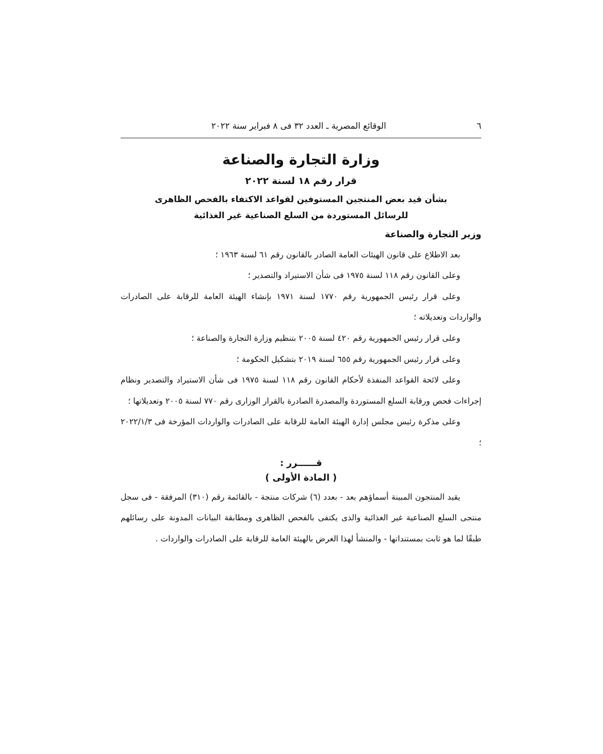٦ الوقائع المصرية ـ العدد ٣٢ فى ٨ فبراير سنة ٢٠٢٢
وزارة التجارة والصناعة
قرار رقم ١٨ لسنة ٢٠٢٢
بشأن قيد بعض المنتجين المستوفين لقواعد الاكتفاء بالفحص الظاهرى
للرسائل المستوردة من السلع الصناعية غير الغذائية
وزير التجارة والصناعة
بعد الاطلاع على قانون الهيئات العامة الصادر بالقانون رقم ٦١ لسنة ١٩٦٣ ؛
وعلى القانون رقم ١١٨ لسنة ١٩٧٥ فى شأن الاستيراد والتصدير ؛
وعلى قرار رئيس الجمهورية رقم ١٧٧٠ لسنة ١٩٧١ بإنشاء الهيئة العامة للرقابة على الصادرات والواردات وتعديلاته ؛
وعلى قرار رئيس الجمهورية رقم ٤٢٠ لسنة ٢٠٠٥ بتنظيم وزارة التجارة والصناعة ؛
وعلى قرار رئيس الجمهورية رقم ٦٥٥ لسنة ٢٠١٩ بتشكيل الحكومة ؛
وعلى لائحة القواعد المنفذة لأحكام القانون رقم ١١٨ لسنة ١٩٧٥ فى شأن الاستيراد والتصدير ونظام إجراءات فحص ورقابة السلع المستوردة والمصدرة الصادرة بالقرار الوزارى رقم ٧٧٠ لسنة ٢٠٠٥ وتعديلاتها ؛
وعلى مذكرة رئيس مجلس إدارة الهيئة العامة للرقابة على الصادرات والواردات المؤرخة فى ٢٠٢٢/١/٣ ؛
قــــــرر :
( المادة الأولى )
يقيد المنتجون المبينة أسماؤهم بعد - بعدد (٦) شركات منتجة - بالقائمة رقم (٣١٠) المرفقة - فى سجل منتجى السلع الصناعية غير الغذائية والذى يكتفى بالفحص الظاهرى ومطابقة البيانات المدونة على رسائلهم طبقًا لما هو ثابت بمستنداتها - والمنشأ لهذا الغرض بالهيئة العامة للرقابة على الصادرات والواردات .